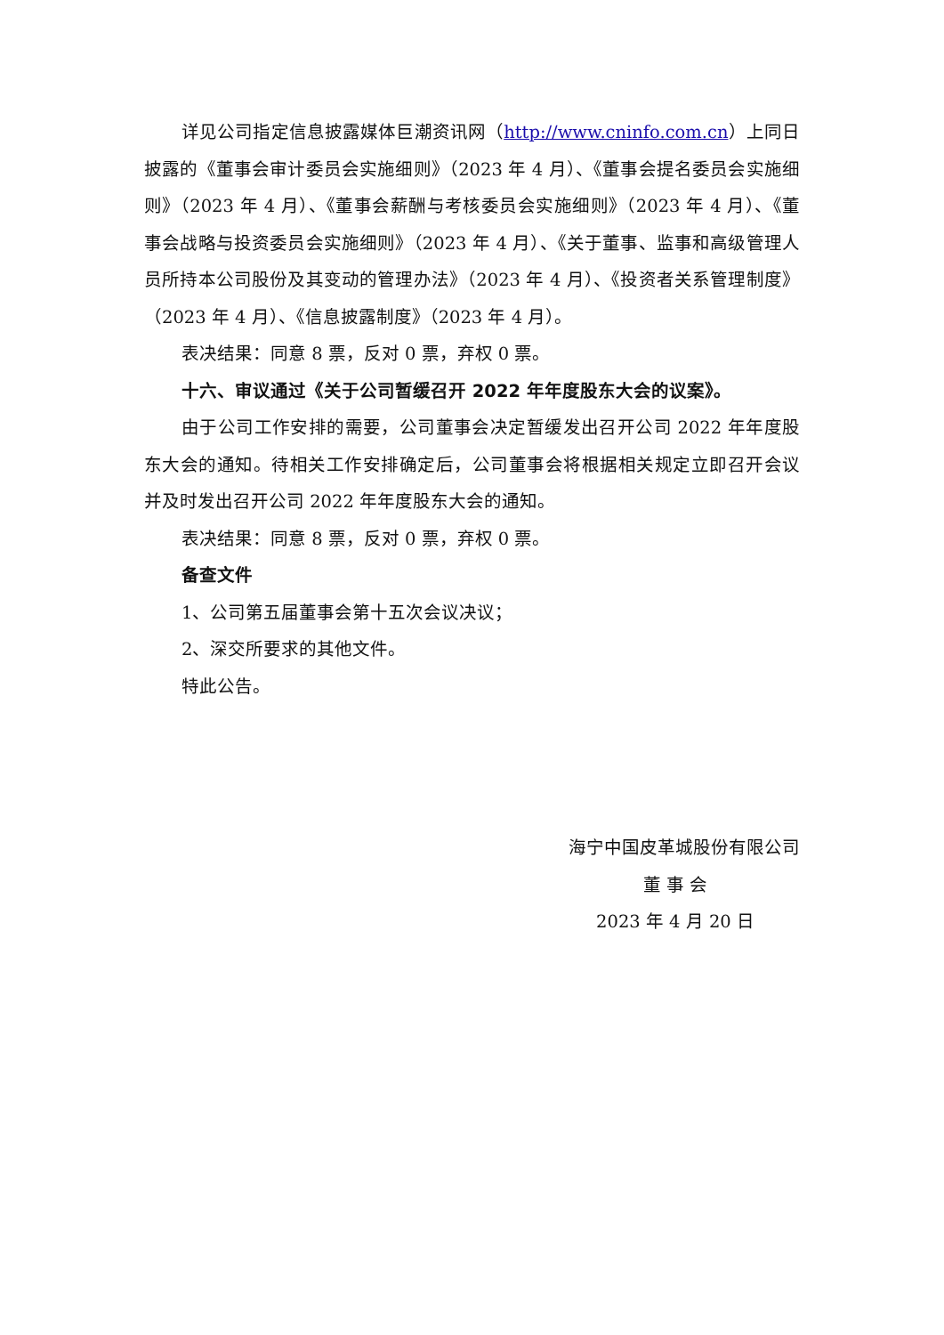详见公司指定信息披露媒体巨潮资讯网（http://www.cninfo.com.cn）上同日披露的《董事会审计委员会实施细则》（2023 年 4 月）、《董事会提名委员会实施细则》（2023 年 4 月）、《董事会薪酬与考核委员会实施细则》（2023 年 4 月）、《董事会战略与投资委员会实施细则》（2023 年 4 月）、《关于董事、监事和高级管理人员所持本公司股份及其变动的管理办法》（2023 年 4 月）、《投资者关系管理制度》（2023 年 4 月）、《信息披露制度》（2023 年 4 月）。
表决结果：同意 8 票，反对 0 票，弃权 0 票。
十六、审议通过《关于公司暂缓召开 2022 年年度股东大会的议案》。
由于公司工作安排的需要，公司董事会决定暂缓发出召开公司 2022 年年度股东大会的通知。待相关工作安排确定后，公司董事会将根据相关规定立即召开会议并及时发出召开公司 2022 年年度股东大会的通知。
表决结果：同意 8 票，反对 0 票，弃权 0 票。
备查文件
1、公司第五届董事会第十五次会议决议；
2、深交所要求的其他文件。
特此公告。
海宁中国皮革城股份有限公司
董 事 会
2023 年 4 月 20 日